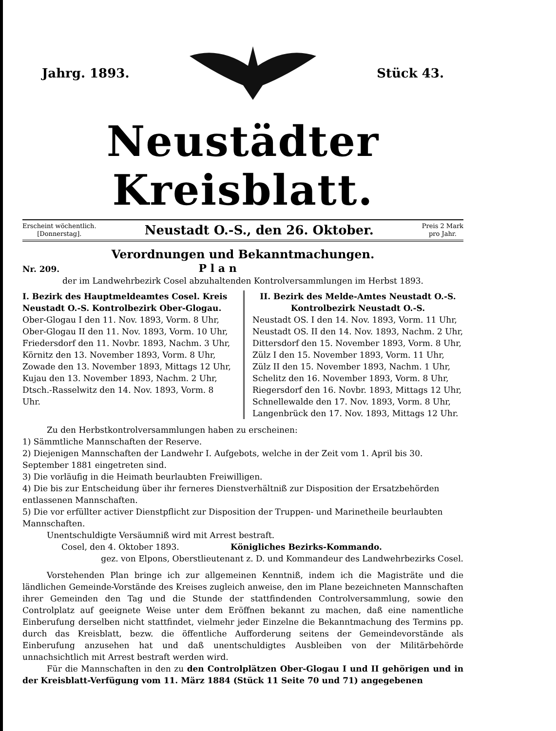Jahrg. 1893. Stück 43.
Neustädter Kreisblatt.
Erscheint wöchentlich.
[Donnerstag].
Neustadt O.-S., den 26. Oktober.
Preis 2 Mark
pro Jahr.
Verordnungen und Bekanntmachungen.
Nr. 209. P l a n
der im Landwehrbezirk Cosel abzuhaltenden Kontrolversammlungen im Herbst 1893.
I. Bezirk des Hauptmeldeamtes Cosel. Kreis Neustadt O.-S. Kontrolbezirk Ober-Glogau.
Ober-Glogau I den 11. Nov. 1893, Vorm. 8 Uhr,
Ober-Glogau II den 11. Nov. 1893, Vorm. 10 Uhr,
Friedersdorf den 11. Novbr. 1893, Nachm. 3 Uhr,
Körnitz den 13. November 1893, Vorm. 8 Uhr,
Zowade den 13. November 1893, Mittags 12 Uhr,
Kujau den 13. November 1893, Nachm. 2 Uhr,
Dtsch.-Rasselwitz den 14. Nov. 1893, Vorm. 8 Uhr.
II. Bezirk des Melde-Amtes Neustadt O.-S. Kontrolbezirk Neustadt O.-S.
Neustadt OS. I den 14. Nov. 1893, Vorm. 11 Uhr,
Neustadt OS. II den 14. Nov. 1893, Nachm. 2 Uhr,
Dittersdorf den 15. November 1893, Vorm. 8 Uhr,
Zülz I den 15. November 1893, Vorm. 11 Uhr,
Zülz II den 15. November 1893, Nachm. 1 Uhr,
Schelitz den 16. November 1893, Vorm. 8 Uhr,
Riegersdorf den 16. Novbr. 1893, Mittags 12 Uhr,
Schnellewalde den 17. Nov. 1893, Vorm. 8 Uhr,
Langenbrück den 17. Nov. 1893, Mittags 12 Uhr.
Zu den Herbstkontrolversammlungen haben zu erscheinen:
1) Sämmtliche Mannschaften der Reserve.
2) Diejenigen Mannschaften der Landwehr I. Aufgebots, welche in der Zeit vom 1. April bis 30. September 1881 eingetreten sind.
3) Die vorläufig in die Heimath beurlaubten Freiwilligen.
4) Die bis zur Entscheidung über ihr ferneres Dienstverhältniß zur Disposition der Ersatzbehörden entlassenen Mannschaften.
5) Die vor erfüllter activer Dienstpflicht zur Disposition der Truppen- und Marinetheile beurlaubten Mannschaften.
Unentschuldigte Versäumniß wird mit Arrest bestraft.
Cosel, den 4. Oktober 1893. Königliches Bezirks-Kommando.
gez. von Elpons, Oberstlieutenant z. D. und Kommandeur des Landwehrbezirks Cosel.
Vorstehenden Plan bringe ich zur allgemeinen Kenntniß, indem ich die Magisträte und die ländlichen Gemeinde-Vorstände des Kreises zugleich anweise, den im Plane bezeichneten Mannschaften ihrer Gemeinden den Tag und die Stunde der stattfindenden Controlversammlung, sowie den Controlplatz auf geeignete Weise unter dem Eröffnen bekannt zu machen, daß eine namentliche Einberufung derselben nicht stattfindet, vielmehr jeder Einzelne die Bekanntmachung des Termins pp. durch das Kreisblatt, bezw. die öffentliche Aufforderung seitens der Gemeindevorstände als Einberufung anzusehen hat und daß unentschuldigtes Ausbleiben von der Militärbehörde unnachsichtlich mit Arrest bestraft werden wird.
Für die Mannschaften in den zu den Controlplätzen Ober-Glogau I und II gehörigen und in der Kreisblatt-Verfügung vom 11. März 1884 (Stück 11 Seite 70 und 71) angegebenen